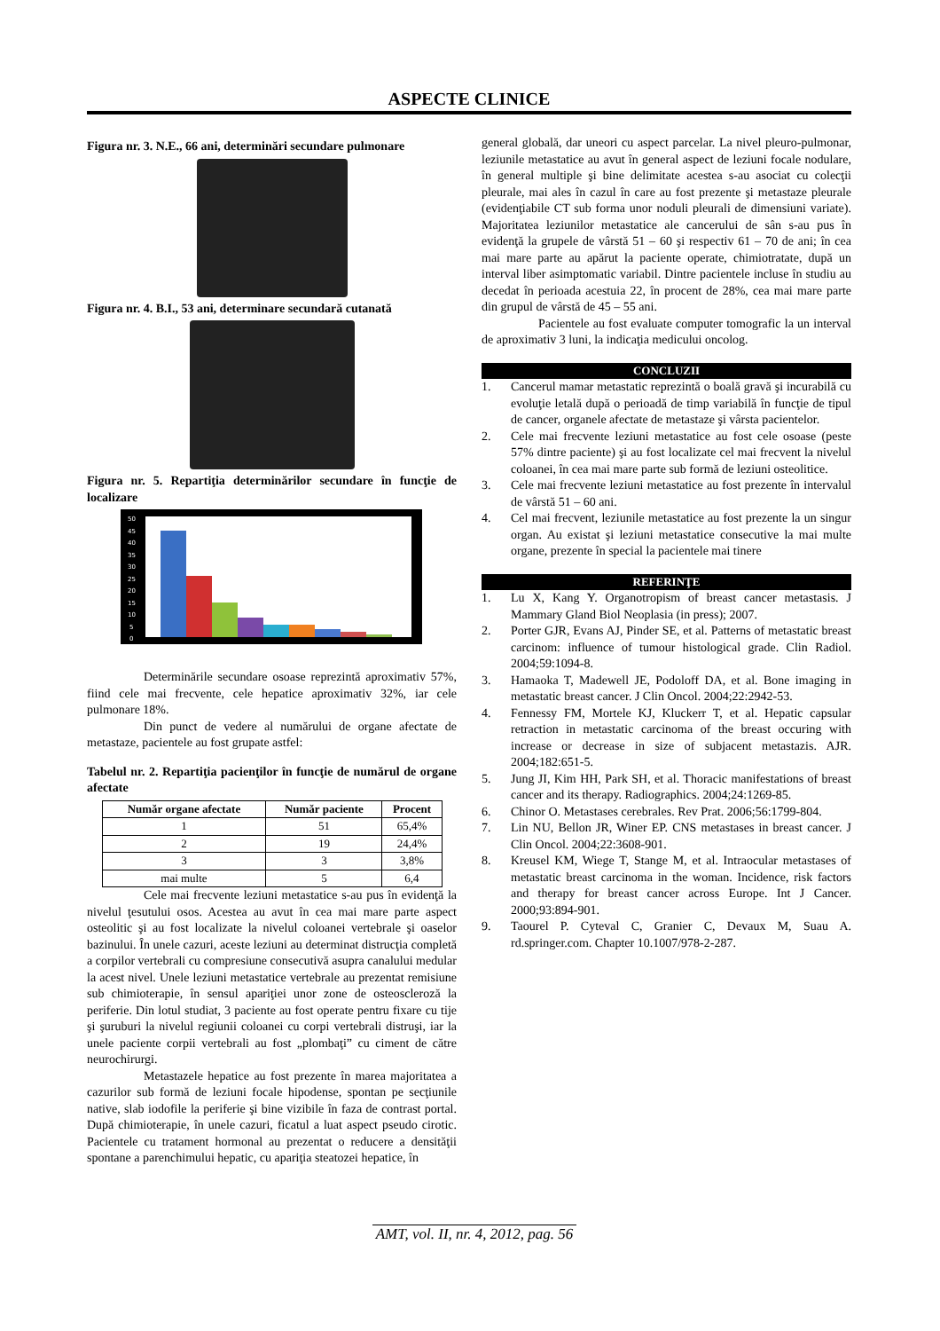ASPECTE CLINICE
Figura nr. 3. N.E., 66 ani, determinări secundare pulmonare
Figura nr. 4. B.I., 53 ani, determinare secundară cutanată
Figura nr. 5. Repartiţia determinărilor secundare în funcţie de localizare
50
45
40
35
30
25
20
15
10
5
0
Determinările secundare osoase reprezintă aproximativ 57%, fiind cele mai frecvente, cele hepatice aproximativ 32%, iar cele pulmonare 18%.
Din punct de vedere al numărului de organe afectate de metastaze, pacientele au fost grupate astfel:
Tabelul nr. 2. Repartiţia pacienţilor în funcţie de numărul de organe afectate
| Număr organe afectate | Număr paciente | Procent |
| --- | --- | --- |
| 1 | 51 | 65,4% |
| 2 | 19 | 24,4% |
| 3 | 3 | 3,8% |
| mai multe | 5 | 6,4 |
Cele mai frecvente leziuni metastatice s-au pus în evidenţă la nivelul ţesutului osos. Acestea au avut în cea mai mare parte aspect osteolitic şi au fost localizate la nivelul coloanei vertebrale şi oaselor bazinului. În unele cazuri, aceste leziuni au determinat distrucţia completă a corpilor vertebrali cu compresiune consecutivă asupra canalului medular la acest nivel. Unele leziuni metastatice vertebrale au prezentat remisiune sub chimioterapie, în sensul apariţiei unor zone de osteoscleroză la periferie. Din lotul studiat, 3 paciente au fost operate pentru fixare cu tije şi şuruburi la nivelul regiunii coloanei cu corpi vertebrali distruşi, iar la unele paciente corpii vertebrali au fost „plombaţi” cu ciment de către neurochirurgi.
Metastazele hepatice au fost prezente în marea majoritatea a cazurilor sub formă de leziuni focale hipodense, spontan pe secţiunile native, slab iodofile la periferie şi bine vizibile în faza de contrast portal. După chimioterapie, în unele cazuri, ficatul a luat aspect pseudo cirotic. Pacientele cu tratament hormonal au prezentat o reducere a densităţii spontane a parenchimului hepatic, cu apariţia steatozei hepatice, în
general globală, dar uneori cu aspect parcelar. La nivel pleuro-pulmonar, leziunile metastatice au avut în general aspect de leziuni focale nodulare, în general multiple şi bine delimitate acestea s-au asociat cu colecţii pleurale, mai ales în cazul în care au fost prezente şi metastaze pleurale (evidenţiabile CT sub forma unor noduli pleurali de dimensiuni variate). Majoritatea leziunilor metastatice ale cancerului de sân s-au pus în evidenţă la grupele de vârstă 51 – 60 şi respectiv 61 – 70 de ani; în cea mai mare parte au apărut la paciente operate, chimiotratate, după un interval liber asimptomatic variabil. Dintre pacientele incluse în studiu au decedat în perioada acestuia 22, în procent de 28%, cea mai mare parte din grupul de vârstă de 45 – 55 ani.
Pacientele au fost evaluate computer tomografic la un interval de aproximativ 3 luni, la indicaţia medicului oncolog.
CONCLUZII
1. Cancerul mamar metastatic reprezintă o boală gravă şi incurabilă cu evoluţie letală după o perioadă de timp variabilă în funcţie de tipul de cancer, organele afectate de metastaze şi vârsta pacientelor.
2. Cele mai frecvente leziuni metastatice au fost cele osoase (peste 57% dintre paciente) şi au fost localizate cel mai frecvent la nivelul coloanei, în cea mai mare parte sub formă de leziuni osteolitice.
3. Cele mai frecvente leziuni metastatice au fost prezente în intervalul de vârstă 51 – 60 ani.
4. Cel mai frecvent, leziunile metastatice au fost prezente la un singur organ. Au existat şi leziuni metastatice consecutive la mai multe organe, prezente în special la pacientele mai tinere
REFERINŢE
1. Lu X, Kang Y. Organotropism of breast cancer metastasis. J Mammary Gland Biol Neoplasia (in press); 2007.
2. Porter GJR, Evans AJ, Pinder SE, et al. Patterns of metastatic breast carcinom: influence of tumour histological grade. Clin Radiol. 2004;59:1094-8.
3. Hamaoka T, Madewell JE, Podoloff DA, et al. Bone imaging in metastatic breast cancer. J Clin Oncol. 2004;22:2942-53.
4. Fennessy FM, Mortele KJ, Kluckerr T, et al. Hepatic capsular retraction in metastatic carcinoma of the breast occuring with increase or decrease in size of subjacent metastazis. AJR. 2004;182:651-5.
5. Jung JI, Kim HH, Park SH, et al. Thoracic manifestations of breast cancer and its therapy. Radiographics. 2004;24:1269-85.
6. Chinor O. Metastases cerebrales. Rev Prat. 2006;56:1799-804.
7. Lin NU, Bellon JR, Winer EP. CNS metastases in breast cancer. J Clin Oncol. 2004;22:3608-901.
8. Kreusel KM, Wiege T, Stange M, et al. Intraocular metastases of metastatic breast carcinoma in the woman. Incidence, risk factors and therapy for breast cancer across Europe. Int J Cancer. 2000;93:894-901.
9. Taourel P. Cyteval C, Granier C, Devaux M, Suau A. rd.springer.com. Chapter 10.1007/978-2-287.
AMT, vol. II, nr. 4, 2012, pag. 56